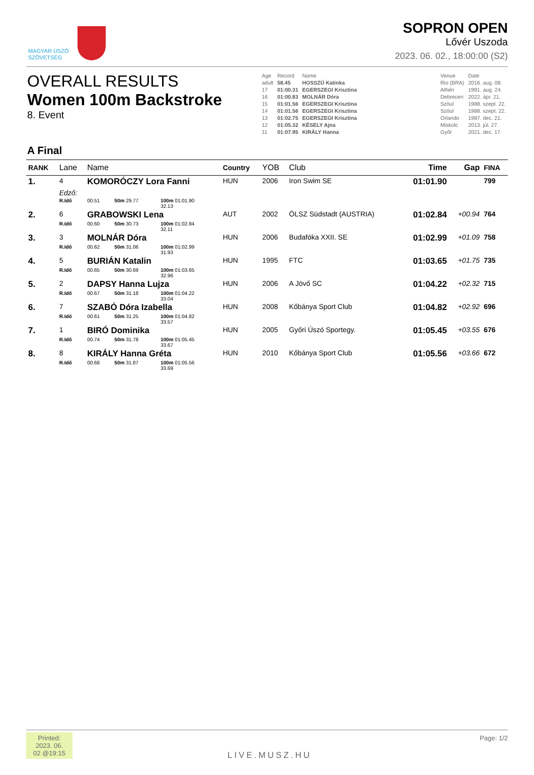MAGYAR ÚSZÓ
SZÖVETSÉG
SOPRON OPEN
Lővér Uszoda
2023. 06. 02., 18:00:00 (S2)
OVERALL RESULTS
Women 100m Backstroke
8. Event
| Age | Record | Name | | Venue | Date |
| adult | 58.45 | HOSSZÚ Katinka | | Rio (BRA) | 2016. aug. 08. |
| 17 | 01:00.31 | EGERSZEGI Krisztina | | Athén | 1991. aug. 24. |
| 16 | 01:00.83 | MOLNÁR Dóra | | Debrecen | 2022. ápr. 21. |
| 15 | 01:01.56 | EGERSZEGI Krisztina | | Szöul | 1988. szept. 22. |
| 14 | 01:01.56 | EGERSZEGI Krisztina | | Szöul | 1988. szept. 22. |
| 13 | 01:02.75 | EGERSZEGI Krisztina | | Orlando | 1987. dec. 21. |
| 12 | 01:05.32 | KÉSELY Ajna | | Miskolc | 2013. júl. 27. |
| 11 | 01:07.95 | KIRÁLY Hanna | | Győr | 2021. dec. 17. |
A Final
| RANK | Lane | Name | | | | Country | YOB | Club | Time | Gap | FINA |
| --- | --- | --- | --- | --- | --- | --- | --- | --- | --- | --- | --- |
| 1. | 4 | KOMORÓCZY Lora Fanni | | | | HUN | 2006 | Iron Swim SE | 01:01.90 | | 799 |
| | Edző: | | | | | | | | | | |
| | R.Idő | 00.51 | 50m 29.77 | 100m 01:01.90 32.13 | | | | | | | |
| 2. | 6 | GRABOWSKI Lena | | | | AUT | 2002 | ÖLSZ Südstadt (AUSTRIA) | 01:02.84 | +00.94 | 764 |
| | R.Idő | 00.60 | 50m 30.73 | 100m 01:02.84 32.11 | | | | | | | |
| 3. | 3 | MOLNÁR Dóra | | | | HUN | 2006 | Budafóka XXII. SE | 01:02.99 | +01.09 | 758 |
| | R.Idő | 00.62 | 50m 31.06 | 100m 01:02.99 31.93 | | | | | | | |
| 4. | 5 | BURIÁN Katalin | | | | HUN | 1995 | FTC | 01:03.65 | +01.75 | 735 |
| | R.Idő | 00.65 | 50m 30.69 | 100m 01:03.65 32.96 | | | | | | | |
| 5. | 2 | DAPSY Hanna Lujza | | | | HUN | 2006 | A Jövő SC | 01:04.22 | +02.32 | 715 |
| | R.Idő | 00.67 | 50m 31.18 | 100m 01:04.22 33.04 | | | | | | | |
| 6. | 7 | SZABÓ Dóra Izabella | | | | HUN | 2008 | Kőbánya Sport Club | 01:04.82 | +02.92 | 696 |
| | R.Idő | 00.61 | 50m 31.25 | 100m 01:04.82 33.57 | | | | | | | |
| 7. | 1 | BIRÓ Dominika | | | | HUN | 2005 | Győri Úszó Sportegy. | 01:05.45 | +03.55 | 676 |
| | R.Idő | 00.74 | 50m 31.78 | 100m 01:05.45 33.67 | | | | | | | |
| 8. | 8 | KIRÁLY Hanna Gréta | | | | HUN | 2010 | Kőbánya Sport Club | 01:05.56 | +03.66 | 672 |
| | R.Idő | 00.68 | 50m 31.87 | 100m 01:05.56 33.69 | | | | | | | |
Printed: 2023. 06. 02 @19:15
Page: 1/2
LIVE.MUSZ.HU